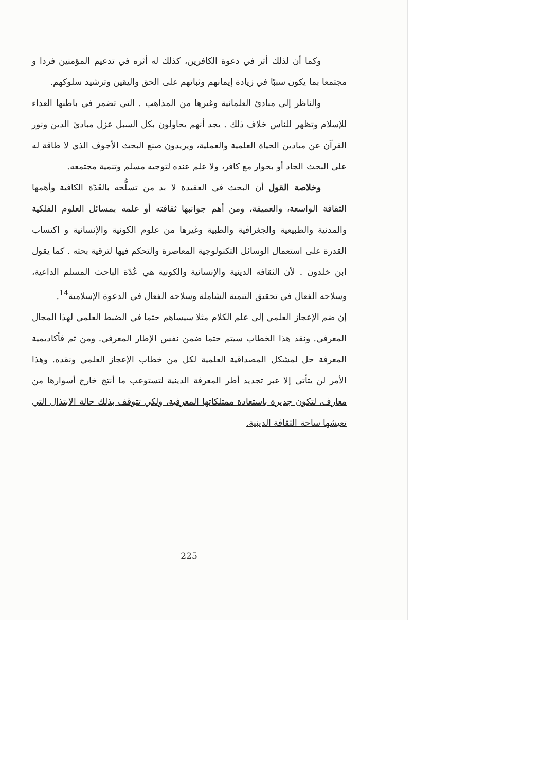وكما أن لذلك أثر في دعوة الكافرين، كذلك له أثره في تدعيم المؤمنين فردا و مجتمعا بما يكون سببًا في زيادة إيمانهم وثباتهم على الحق واليقين وترشيد سلوكهم.
والناظر إلى مبادئ العلمانية وغيرها من المذاهب . التي تضمر في باطنها العداء للإسلام وتظهر للناس خلاف ذلك . يجد أنهم يحاولون بكل السبل عزل مبادئ الدين ونور القرآن عن ميادين الحياة العلمية والعملية، ويريدون صنع البحث الأجوف الذي لا طاقة له على البحث الجاد أو بحوار مع كافر، ولا علم عنده لتوجيه مسلم وتنمية مجتمعه.
وخلاصة القول أن البحث في العقيدة لا بد من تسلُّحه بالعُدّة الكافية وأهمها الثقافة الواسعة، والعميقة، ومن أهم جوانبها ثقافته أو علمه بمسائل العلوم الفلكية والمدنية والطبيعية والجغرافية والطبية وغيرها من علوم الكونية والإنسانية و اكتساب القدرة على استعمال الوسائل التكنولوجية المعاصرة والتحكم فيها لترقية بحثه . كما يقول ابن خلدون . لأن الثقافة الدينية والإنسانية والكونية هي عُدّة الباحث المسلم الداعية، وسلاحه الفعال في تحقيق التنمية الشاملة وسلاحه الفعال في الدعوة الإسلامية<sup>14</sup>.
إن ضم الإعجاز العلمي إلى علم الكلام مثلا سيساهم حتما في الضبط العلمي لهذا المجال المعرفي. ونقد هذا الخطاب سيتم حتما ضمن نفس الإطار المعرفي. ومن ثم فأكاديمية المعرفة حل لمشكل المصداقية العلمية لكل من خطاب الإعجاز العلمي ونقده. وهذا الأمر لن يتأتى إلا عبر تجديد أطر المعرفة الدينية لتستوعب ما أنتج خارج أسوارها من معارف، لتكون جديرة باستعادة ممتلكاتها المعرفية، ولكي تتوقف بذلك حالة الابتذال التي تعيشها ساحة الثقافة الدينية.
225